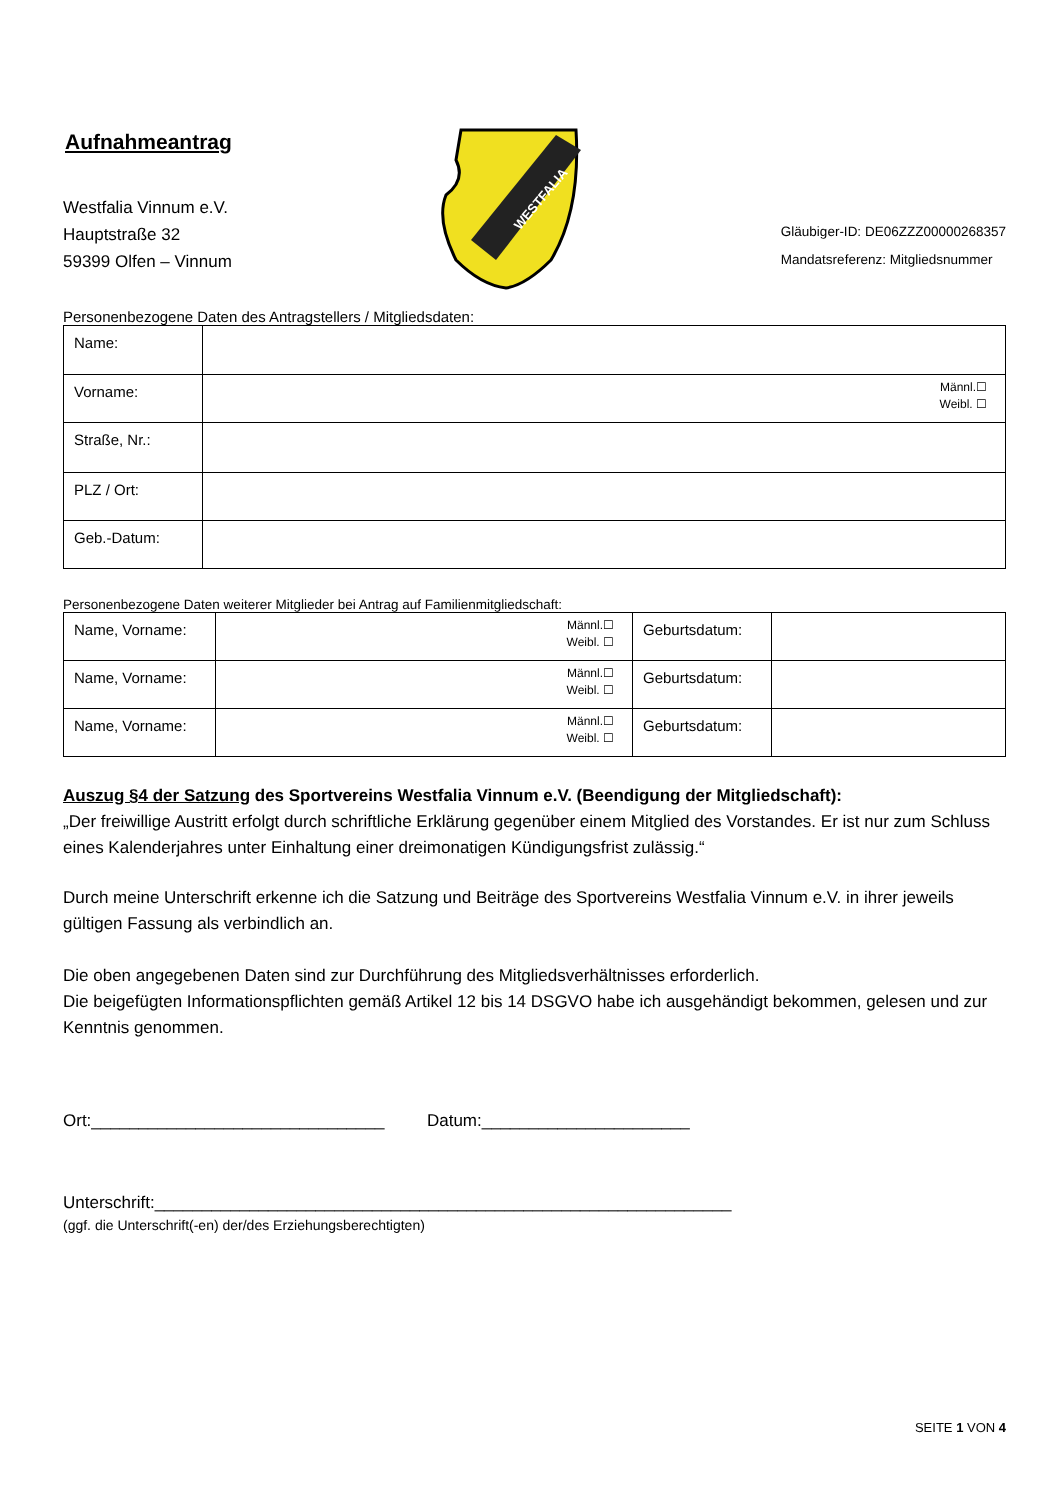Aufnahmeantrag
Westfalia Vinnum e.V.
Hauptstraße 32
59399 Olfen – Vinnum
WESTFALIA
Gläubiger-ID: DE06ZZZ00000268357
Mandatsreferenz: Mitgliedsnummer
Personenbezogene Daten des Antragstellers / Mitgliedsdaten:
| Name: | |
| Vorname: | Männl.☐ Weibl. ☐ |
| Straße, Nr.: | |
| PLZ / Ort: | |
| Geb.-Datum: | |
Personenbezogene Daten weiterer Mitglieder bei Antrag auf Familienmitgliedschaft:
| Name, Vorname: | Männl.☐ Weibl. ☐ | Geburtsdatum: | |
| Name, Vorname: | Männl.☐ Weibl. ☐ | Geburtsdatum: | |
| Name, Vorname: | Männl.☐ Weibl. ☐ | Geburtsdatum: | |
Auszug §4 der Satzung des Sportvereins Westfalia Vinnum e.V. (Beendigung der Mitgliedschaft):
„Der freiwillige Austritt erfolgt durch schriftliche Erklärung gegenüber einem Mitglied des Vorstandes. Er ist nur zum Schluss eines Kalenderjahres unter Einhaltung einer dreimonatigen Kündigungsfrist zulässig.“
Durch meine Unterschrift erkenne ich die Satzung und Beiträge des Sportvereins Westfalia Vinnum e.V. in ihrer jeweils gültigen Fassung als verbindlich an.
Die oben angegebenen Daten sind zur Durchführung des Mitgliedsverhältnisses erforderlich.
Die beigefügten Informationspflichten gemäß Artikel 12 bis 14 DSGVO habe ich ausgehändigt bekommen, gelesen und zur Kenntnis genommen.
Ort:_______________________________ Datum:______________________
Unterschrift:_____________________________________________________________
(ggf. die Unterschrift(-en) der/des Erziehungsberechtigten)
SEITE 1 VON 4